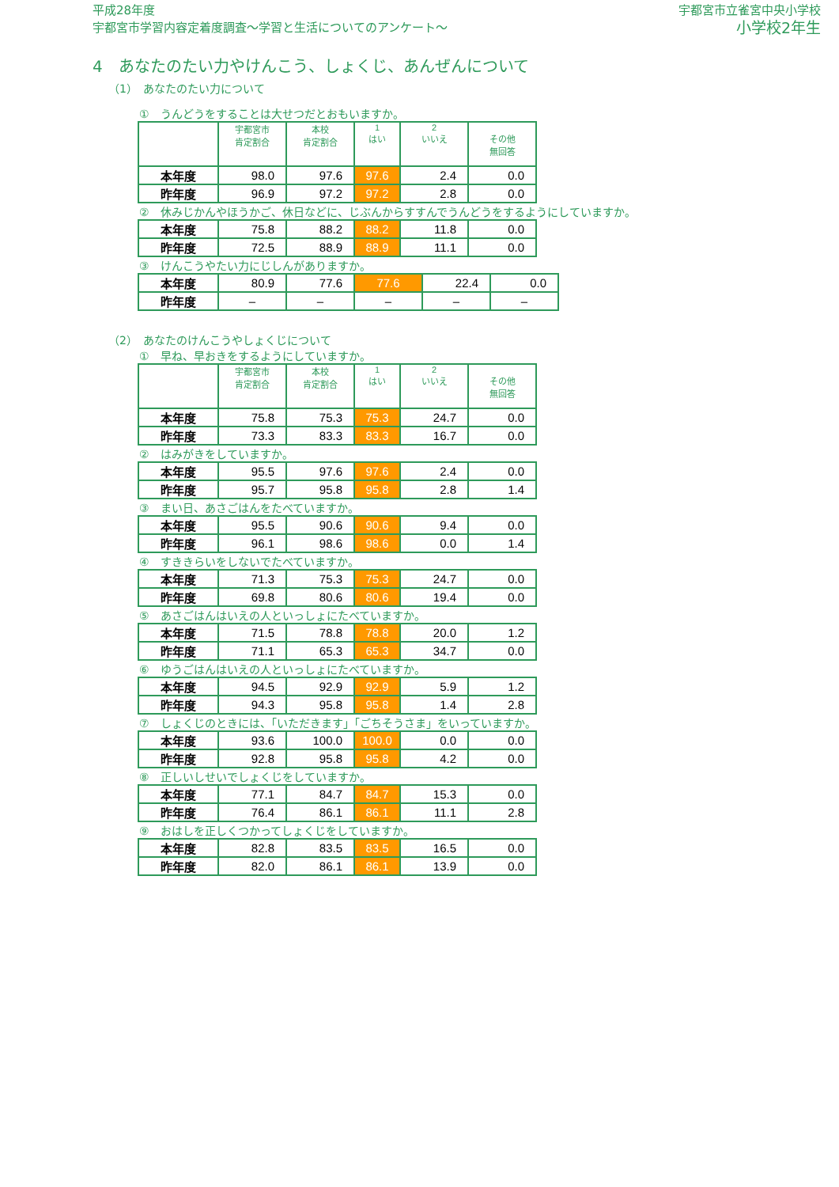平成28年度
宇都宮市学習内容定着度調査～学習と生活についてのアンケート～
宇都宮市立雀宮中央小学校
小学校2年生
4　あなたのたい力やけんこう、しょくじ、あんぜんについて
（1）　あなたのたい力について
①　うんどうをすることは大せつだとおもいますか。
| | 宇都宮市 肯定割合 | 本校 肯定割合 | 1 はい | 2 いいえ | その他 無回答 |
| --- | --- | --- | --- | --- | --- |
| 本年度 | 98.0 | 97.6 | 97.6 | 2.4 | 0.0 |
| 昨年度 | 96.9 | 97.2 | 97.2 | 2.8 | 0.0 |
②　休みじかんやほうかご、休日などに、じぶんからすすんでうんどうをするようにしていますか。
| 本年度 | 75.8 | 88.2 | 88.2 | 11.8 | 0.0 |
| 昨年度 | 72.5 | 88.9 | 88.9 | 11.1 | 0.0 |
③　けんこうやたい力にじしんがありますか。
| 本年度 | 80.9 | 77.6 | 77.6 | 22.4 | 0.0 |
| 昨年度 | – | – | – | – | – |
（2）　あなたのけんこうやしょくじについて
①　早ね、早おきをするようにしていますか。
| | 宇都宮市 肯定割合 | 本校 肯定割合 | 1 はい | 2 いいえ | その他 無回答 |
| --- | --- | --- | --- | --- | --- |
| 本年度 | 75.8 | 75.3 | 75.3 | 24.7 | 0.0 |
| 昨年度 | 73.3 | 83.3 | 83.3 | 16.7 | 0.0 |
②　はみがきをしていますか。
| 本年度 | 95.5 | 97.6 | 97.6 | 2.4 | 0.0 |
| 昨年度 | 95.7 | 95.8 | 95.8 | 2.8 | 1.4 |
③　まい日、あさごはんをたべていますか。
| 本年度 | 95.5 | 90.6 | 90.6 | 9.4 | 0.0 |
| 昨年度 | 96.1 | 98.6 | 98.6 | 0.0 | 1.4 |
④　すききらいをしないでたべていますか。
| 本年度 | 71.3 | 75.3 | 75.3 | 24.7 | 0.0 |
| 昨年度 | 69.8 | 80.6 | 80.6 | 19.4 | 0.0 |
⑤　あさごはんはいえの人といっしょにたべていますか。
| 本年度 | 71.5 | 78.8 | 78.8 | 20.0 | 1.2 |
| 昨年度 | 71.1 | 65.3 | 65.3 | 34.7 | 0.0 |
⑥　ゆうごはんはいえの人といっしょにたべていますか。
| 本年度 | 94.5 | 92.9 | 92.9 | 5.9 | 1.2 |
| 昨年度 | 94.3 | 95.8 | 95.8 | 1.4 | 2.8 |
⑦　しょくじのときには、「いただきます」「ごちそうさま」をいっていますか。
| 本年度 | 93.6 | 100.0 | 100.0 | 0.0 | 0.0 |
| 昨年度 | 92.8 | 95.8 | 95.8 | 4.2 | 0.0 |
⑧　正しいしせいでしょくじをしていますか。
| 本年度 | 77.1 | 84.7 | 84.7 | 15.3 | 0.0 |
| 昨年度 | 76.4 | 86.1 | 86.1 | 11.1 | 2.8 |
⑨　おはしを正しくつかってしょくじをしていますか。
| 本年度 | 82.8 | 83.5 | 83.5 | 16.5 | 0.0 |
| 昨年度 | 82.0 | 86.1 | 86.1 | 13.9 | 0.0 |